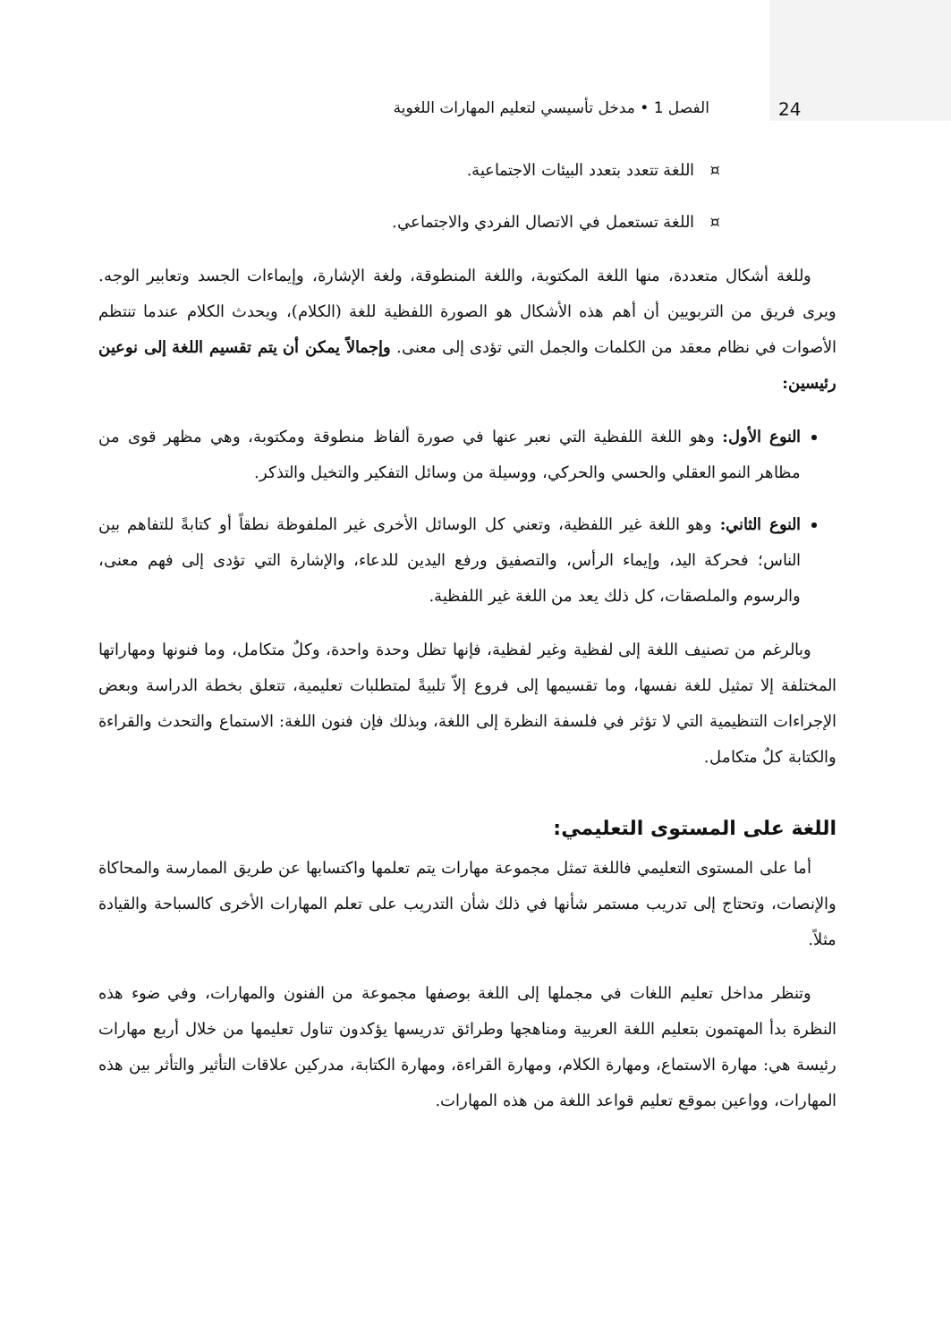24 الفصل 1 • مدخل تأسيسي لتعليم المهارات اللغوية
¤ اللغة تتعدد بتعدد البيئات الاجتماعية.
¤ اللغة تستعمل في الاتصال الفردي والاجتماعي.
وللغة أشكال متعددة، منها اللغة المكتوبة، واللغة المنطوقة، ولغة الإشارة، وإيماءات الجسد وتعابير الوجه. ويرى فريق من التربويين أن أهم هذه الأشكال هو الصورة اللفظية للغة (الكلام)، ويحدث الكلام عندما تنتظم الأصوات في نظام معقد من الكلمات والجمل التي تؤدى إلى معنى. وإجمالاً يمكن أن يتم تقسيم اللغة إلى نوعين رئيسين:
النوع الأول: وهو اللغة اللفظية التي نعبر عنها في صورة ألفاظ منطوقة ومكتوبة، وهي مظهر قوى من مظاهر النمو العقلي والحسي والحركي، ووسيلة من وسائل التفكير والتخيل والتذكر.
النوع الثاني: وهو اللغة غير اللفظية، وتعني كل الوسائل الأخرى غير الملفوظة نطقاً أو كتابةً للتفاهم بين الناس؛ فحركة اليد، وإيماء الرأس، والتصفيق ورفع اليدين للدعاء، والإشارة التي تؤدى إلى فهم معنى، والرسوم والملصقات، كل ذلك يعد من اللغة غير اللفظية.
وبالرغم من تصنيف اللغة إلى لفظية وغير لفظية، فإنها تظل وحدة واحدة، وكلٌ متكامل، وما فنونها ومهاراتها المختلفة إلا تمثيل للغة نفسها، وما تقسيمها إلى فروع إلاّ تلبيةً لمتطلبات تعليمية، تتعلق بخطة الدراسة وبعض الإجراءات التنظيمية التي لا تؤثر في فلسفة النظرة إلى اللغة، وبذلك فإن فنون اللغة: الاستماع والتحدث والقراءة والكتابة كلٌ متكامل.
اللغة على المستوى التعليمي:
أما على المستوى التعليمي فاللغة تمثل مجموعة مهارات يتم تعلمها واكتسابها عن طريق الممارسة والمحاكاة والإنصات، وتحتاج إلى تدريب مستمر شأنها في ذلك شأن التدريب على تعلم المهارات الأخرى كالسباحة والقيادة مثلاً.
وتنظر مداخل تعليم اللغات في مجملها إلى اللغة بوصفها مجموعة من الفنون والمهارات، وفي ضوء هذه النظرة بدأ المهتمون بتعليم اللغة العربية ومناهجها وطرائق تدريسها يؤكدون تناول تعليمها من خلال أربع مهارات رئيسة هي: مهارة الاستماع، ومهارة الكلام، ومهارة القراءة، ومهارة الكتابة، مدركين علاقات التأثير والتأثر بين هذه المهارات، وواعين بموقع تعليم قواعد اللغة من هذه المهارات.